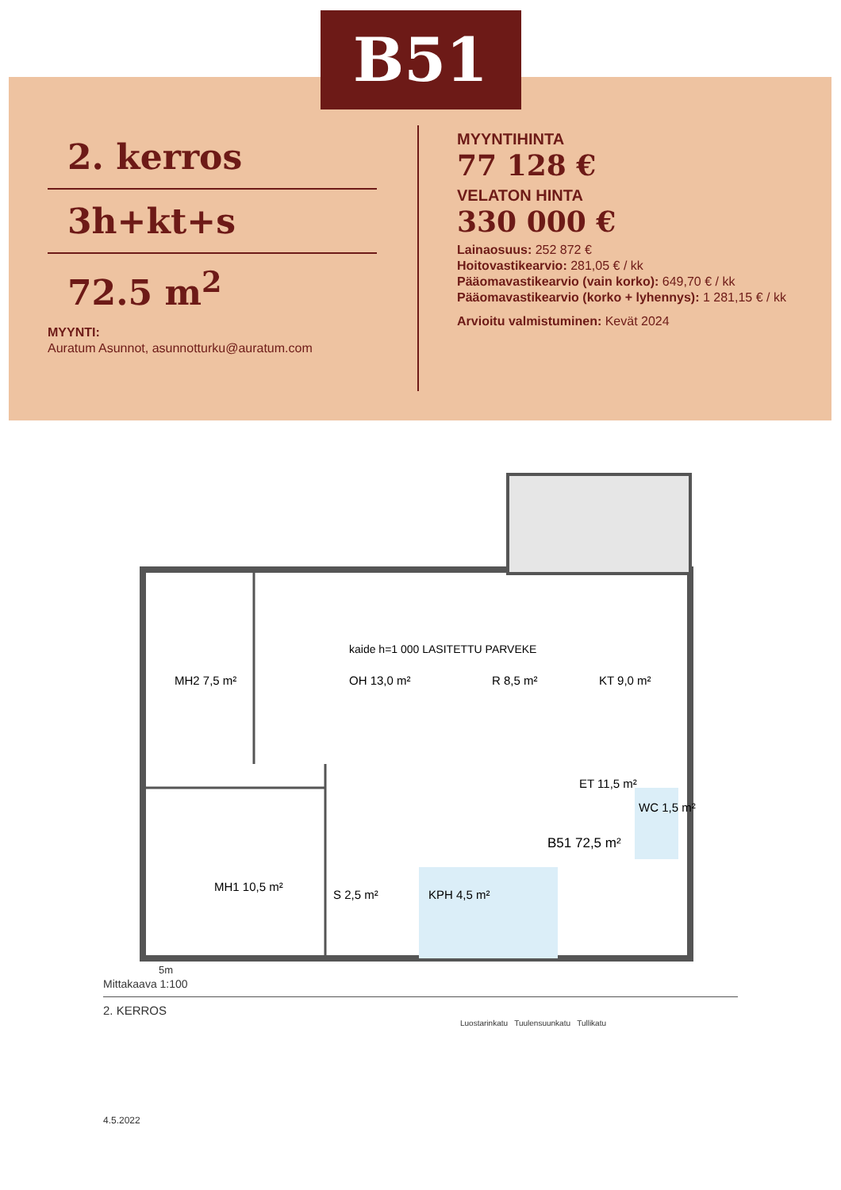B51
2. kerros
3h+kt+s
72.5 m<sup>2</sup>
MYYNTI:
Auratum Asunnot, asunnotturku@auratum.com
MYYNTIHINTA
77 128 €
VELATON HINTA
330 000 €
Lainaosuus: 252 872 €
Hoitovastikearvio: 281,05 € / kk
Pääomavastikearvio (vain korko): 649,70 € / kk
Pääomavastikearvio (korko + lyhennys): 1 281,15 € / kk
Arvioitu valmistuminen: Kevät 2024
kaide h=1 000 LASITETTU PARVEKE
MH2 7,5 m²
OH 13,0 m²
R 8,5 m²
KT 9,0 m²
ET 11,5 m²
WC 1,5 m²
B51 72,5 m²
MH1 10,5 m²
S 2,5 m²
KPH 4,5 m²
5m
Mittakaava 1:100
2. KERROS
Luostarinkatu Tuulensuunkatu Tullikatu
4.5.2022